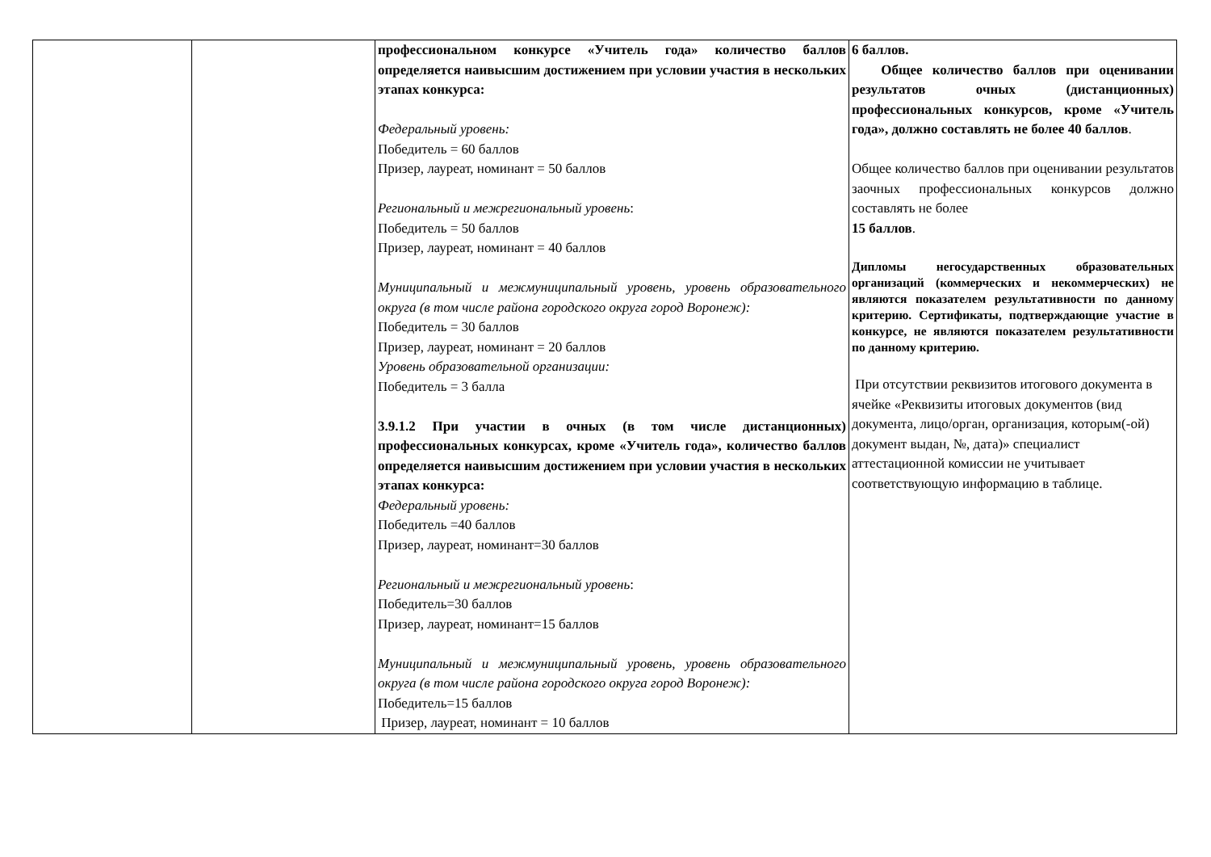| | | профессиональном конкурсе «Учитель года» количество баллов определяется наивысшим достижением при условии участия в нескольких этапах конкурса: Федеральный уровень: Победитель = 60 баллов Призер, лауреат, номинант = 50 баллов Региональный и межрегиональный уровень : Победитель = 50 баллов Призер, лауреат, номинант = 40 баллов Муниципальный и межмуниципальный уровень, уровень образовательного округа (в том числе района городского округа город Воронеж): Победитель = 30 баллов Призер, лауреат, номинант = 20 баллов Уровень образовательной организации: Победитель = 3 балла 3.9.1.2 При участии в очных (в том числе дистанционных) профессиональных конкурсах, кроме «Учитель года», количество баллов определяется наивысшим достижением при условии участия в нескольких этапах конкурса: Федеральный уровень: Победитель =40 баллов Призер, лауреат, номинант=30 баллов Региональный и межрегиональный уровень : Победитель=30 баллов Призер, лауреат, номинант=15 баллов Муниципальный и межмуниципальный уровень, уровень образовательного округа (в том числе района городского округа город Воронеж): Победитель=15 баллов Призер, лауреат, номинант = 10 баллов | 6 баллов. Общее количество баллов при оценивании результатов очных (дистанционных) профессиональных конкурсов, кроме «Учитель года», должно составлять не более 40 баллов . Общее количество баллов при оценивании результатов заочных профессиональных конкурсов должно составлять не более 15 баллов . Дипломы негосударственных образовательных организаций (коммерческих и некоммерческих) не являются показателем результативности по данному критерию. Сертификаты, подтверждающие участие в конкурсе, не являются показателем результативности по данному критерию. При отсутствии реквизитов итогового документа в ячейке «Реквизиты итоговых документов (вид документа, лицо/орган, организация, которым(-ой) документ выдан, №, дата)» специалист аттестационной комиссии не учитывает соответствующую информацию в таблице. |